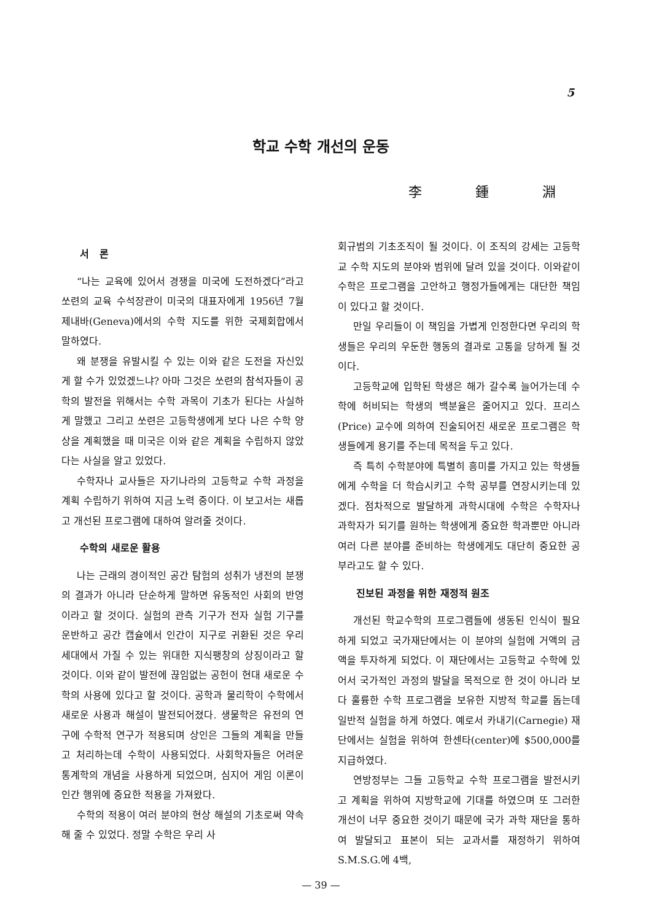5
학교 수학 개선의 운동
李 鍾 淵
서 론
“나는 교육에 있어서 경쟁을 미국에 도전하겠다”라고 쏘련의 교육 수석장관이 미국의 대표자에게 1956년 7월 제내바(Geneva)에서의 수학 지도를 위한 국제회합에서 말하였다.
왜 분쟁을 유발시킬 수 있는 이와 같은 도전을 자신있게 할 수가 있었겠느냐? 아마 그것은 쏘련의 참석자들이 공학의 발전을 위해서는 수학 과목이 기초가 된다는 사실하게 말했고 그리고 쏘련은 고등학생에게 보다 나은 수학 양상을 계획했을 때 미국은 이와 같은 계획을 수립하지 않았다는 사실을 알고 있었다.
수학자나 교사들은 자기나라의 고등학교 수학 과정을 계획 수립하기 위하여 지금 노력 중이다. 이 보고서는 새롭고 개선된 프로그램에 대하여 알려줄 것이다.
수학의 새로운 활용
나는 근래의 경이적인 공간 탐험의 성취가 냉전의 분쟁의 결과가 아니라 단순하게 말하면 유동적인 사회의 반영이라고 할 것이다. 실험의 관측 기구가 전자 실험 기구를 운반하고 공간 캡슐에서 인간이 지구로 귀환된 것은 우리 세대에서 가질 수 있는 위대한 지식팽창의 상징이라고 할 것이다. 이와 같이 발전에 끊임없는 공헌이 현대 새로운 수학의 사용에 있다고 할 것이다. 공학과 물리학이 수학에서 새로운 사용과 해설이 발전되어졌다. 생물학은 유전의 연구에 수학적 연구가 적용되며 상인은 그들의 계획을 만들고 처리하는데 수학이 사용되었다. 사회학자들은 어려운 통계학의 개념을 사용하게 되었으며, 심지어 게임 이론이 인간 행위에 중요한 적용을 가져왔다.
수학의 적용이 여러 분야의 현상 해설의 기초로써 약속해 줄 수 있었다. 정말 수학은 우리 사
회규범의 기초조직이 될 것이다. 이 조직의 강세는 고등학교 수학 지도의 분야와 범위에 달려 있을 것이다. 이와같이 수학은 프로그램을 고안하고 행정가들에게는 대단한 책임이 있다고 할 것이다.
만일 우리들이 이 책임을 가볍게 인정한다면 우리의 학생들은 우리의 우둔한 행동의 결과로 고통을 당하게 될 것이다.
고등학교에 입학된 학생은 해가 갈수록 늘어가는데 수학에 허비되는 학생의 백분율은 줄어지고 있다. 프리스(Price) 교수에 의하여 진술되어진 새로운 프로그램은 학생들에게 용기를 주는데 목적을 두고 있다.
즉 특히 수학분야에 특별히 흥미를 가지고 있는 학생들에게 수학을 더 학습시키고 수학 공부를 연장시키는데 있겠다. 점차적으로 발달하게 과학시대에 수학은 수학자나 과학자가 되기를 원하는 학생에게 중요한 학과뿐만 아니라 여러 다른 분야를 준비하는 학생에게도 대단히 중요한 공부라고도 할 수 있다.
진보된 과정을 위한 재정적 원조
개선된 학교수학의 프로그램들에 생동된 인식이 필요하게 되었고 국가재단에서는 이 분야의 실험에 거액의 금액을 투자하게 되었다. 이 재단에서는 고등학교 수학에 있어서 국가적인 과정의 발달을 목적으로 한 것이 아니라 보다 훌륭한 수학 프로그램을 보유한 지방적 학교를 돕는데 일반적 실험을 하게 하였다. 예로서 카내기(Carnegie) 재단에서는 실험을 위하여 한센타(center)에 $500,000를 지급하였다.
연방정부는 그들 고등학교 수학 프로그램을 발전시키고 계획을 위하여 지방학교에 기대를 하였으며 또 그러한 개선이 너무 중요한 것이기 때문에 국가 과학 재단을 통하여 발달되고 표본이 되는 교과서를 재정하기 위하여 S.M.S.G.에 4백,
— 39 —